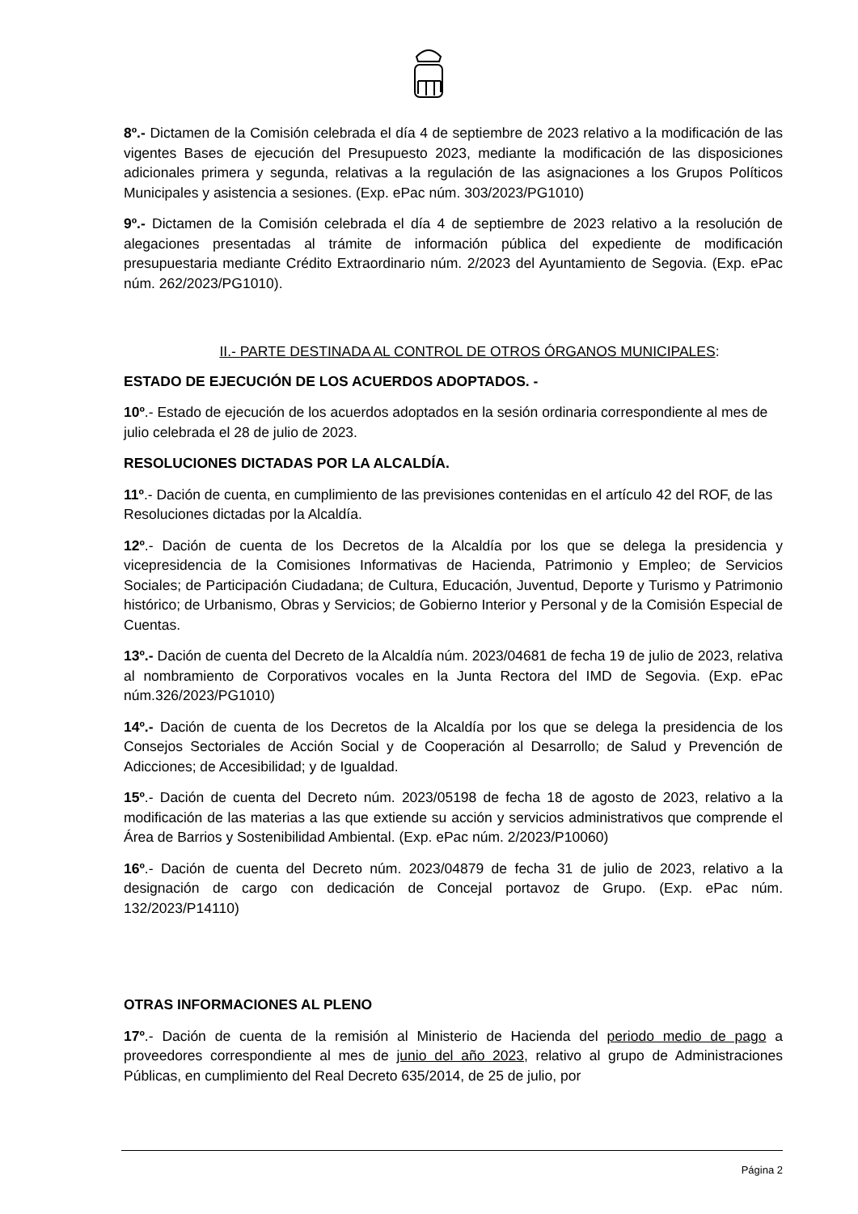8º.- Dictamen de la Comisión celebrada el día 4 de septiembre de 2023 relativo a la modificación de las vigentes Bases de ejecución del Presupuesto 2023, mediante la modificación de las disposiciones adicionales primera y segunda, relativas a la regulación de las asignaciones a los Grupos Políticos Municipales y asistencia a sesiones. (Exp. ePac núm. 303/2023/PG1010)
9º.- Dictamen de la Comisión celebrada el día 4 de septiembre de 2023 relativo a la resolución de alegaciones presentadas al trámite de información pública del expediente de modificación presupuestaria mediante Crédito Extraordinario núm. 2/2023 del Ayuntamiento de Segovia. (Exp. ePac núm. 262/2023/PG1010).
II.- PARTE DESTINADA AL CONTROL DE OTROS ÓRGANOS MUNICIPALES:
ESTADO DE EJECUCIÓN DE LOS ACUERDOS ADOPTADOS. -
10º.- Estado de ejecución de los acuerdos adoptados en la sesión ordinaria correspondiente al mes de julio celebrada el 28 de julio de 2023.
RESOLUCIONES DICTADAS POR LA ALCALDÍA.
11º.- Dación de cuenta, en cumplimiento de las previsiones contenidas en el artículo 42 del ROF, de las Resoluciones dictadas por la Alcaldía.
12º.- Dación de cuenta de los Decretos de la Alcaldía por los que se delega la presidencia y vicepresidencia de la Comisiones Informativas de Hacienda, Patrimonio y Empleo; de Servicios Sociales; de Participación Ciudadana; de Cultura, Educación, Juventud, Deporte y Turismo y Patrimonio histórico; de Urbanismo, Obras y Servicios; de Gobierno Interior y Personal y de la Comisión Especial de Cuentas.
13º.- Dación de cuenta del Decreto de la Alcaldía núm. 2023/04681 de fecha 19 de julio de 2023, relativa al nombramiento de Corporativos vocales en la Junta Rectora del IMD de Segovia. (Exp. ePac núm.326/2023/PG1010)
14º.- Dación de cuenta de los Decretos de la Alcaldía por los que se delega la presidencia de los Consejos Sectoriales de Acción Social y de Cooperación al Desarrollo; de Salud y Prevención de Adicciones; de Accesibilidad; y de Igualdad.
15º.- Dación de cuenta del Decreto núm. 2023/05198 de fecha 18 de agosto de 2023, relativo a la modificación de las materias a las que extiende su acción y servicios administrativos que comprende el Área de Barrios y Sostenibilidad Ambiental. (Exp. ePac núm. 2/2023/P10060)
16º.- Dación de cuenta del Decreto núm. 2023/04879 de fecha 31 de julio de 2023, relativo a la designación de cargo con dedicación de Concejal portavoz de Grupo. (Exp. ePac núm. 132/2023/P14110)
OTRAS INFORMACIONES AL PLENO
17º.- Dación de cuenta de la remisión al Ministerio de Hacienda del periodo medio de pago a proveedores correspondiente al mes de junio del año 2023, relativo al grupo de Administraciones Públicas, en cumplimiento del Real Decreto 635/2014, de 25 de julio, por
Página 2